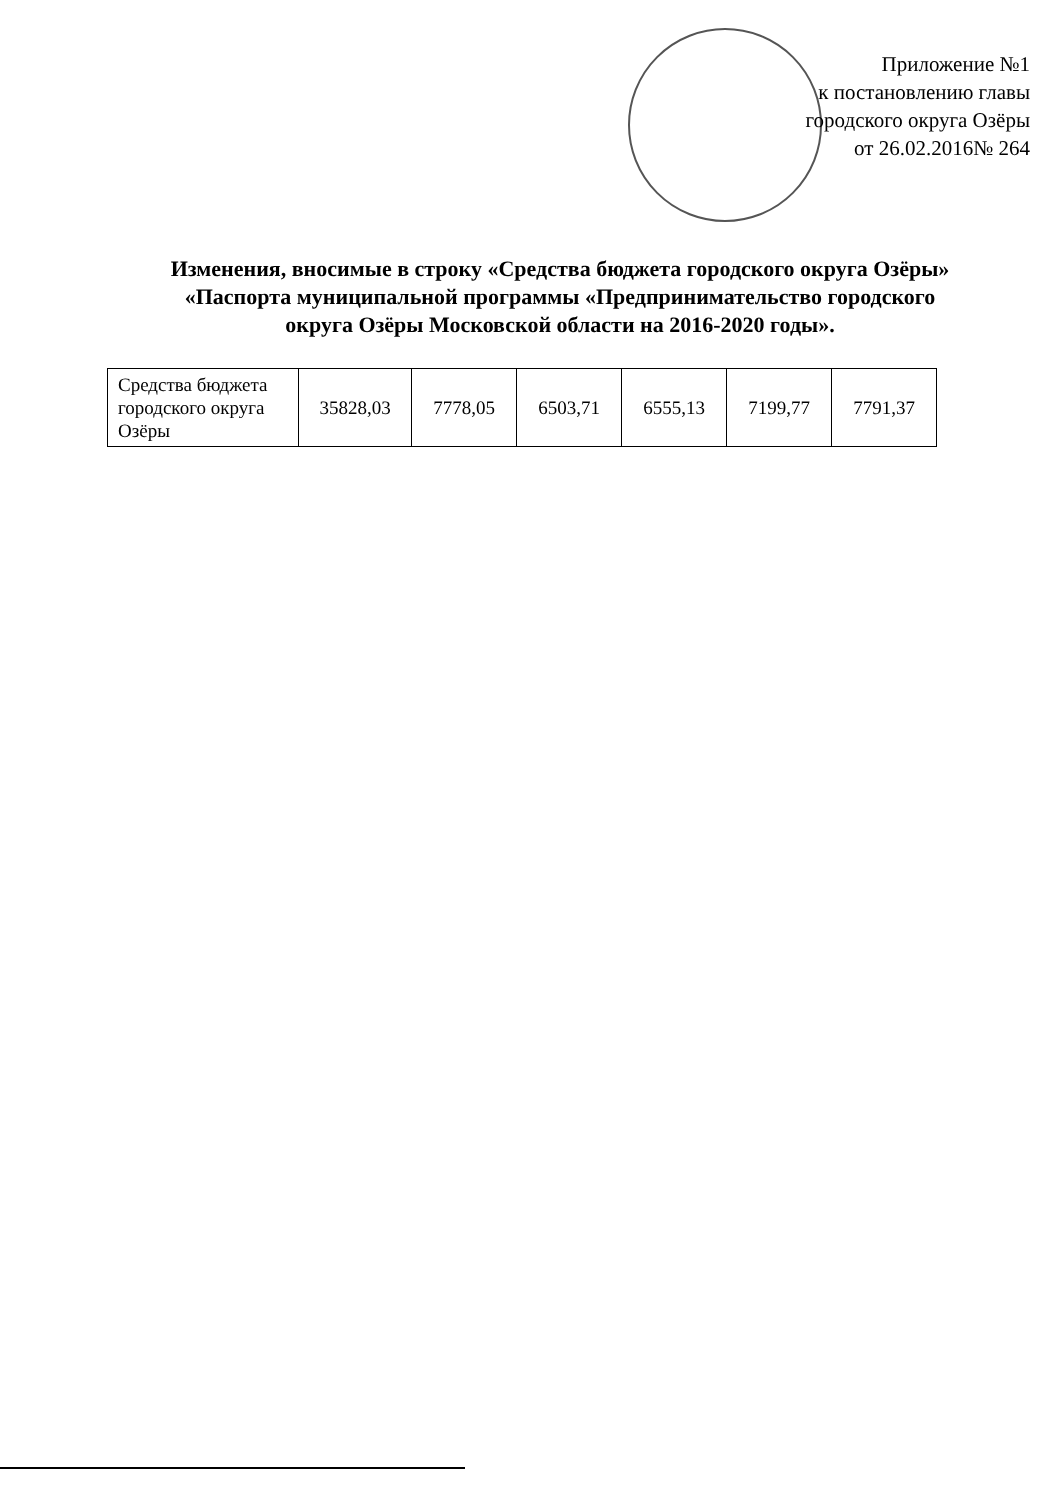Приложение №1
к постановлению главы
городского округа Озёры
от 26.02.2016№ 264
Изменения, вносимые в строку «Средства бюджета городского округа Озёры»
«Паспорта муниципальной программы «Предпринимательство городского
округа Озёры Московской области на 2016-2020 годы».
| Средства бюджета городского округа Озёры | 35828,03 | 7778,05 | 6503,71 | 6555,13 | 7199,77 | 7791,37 |